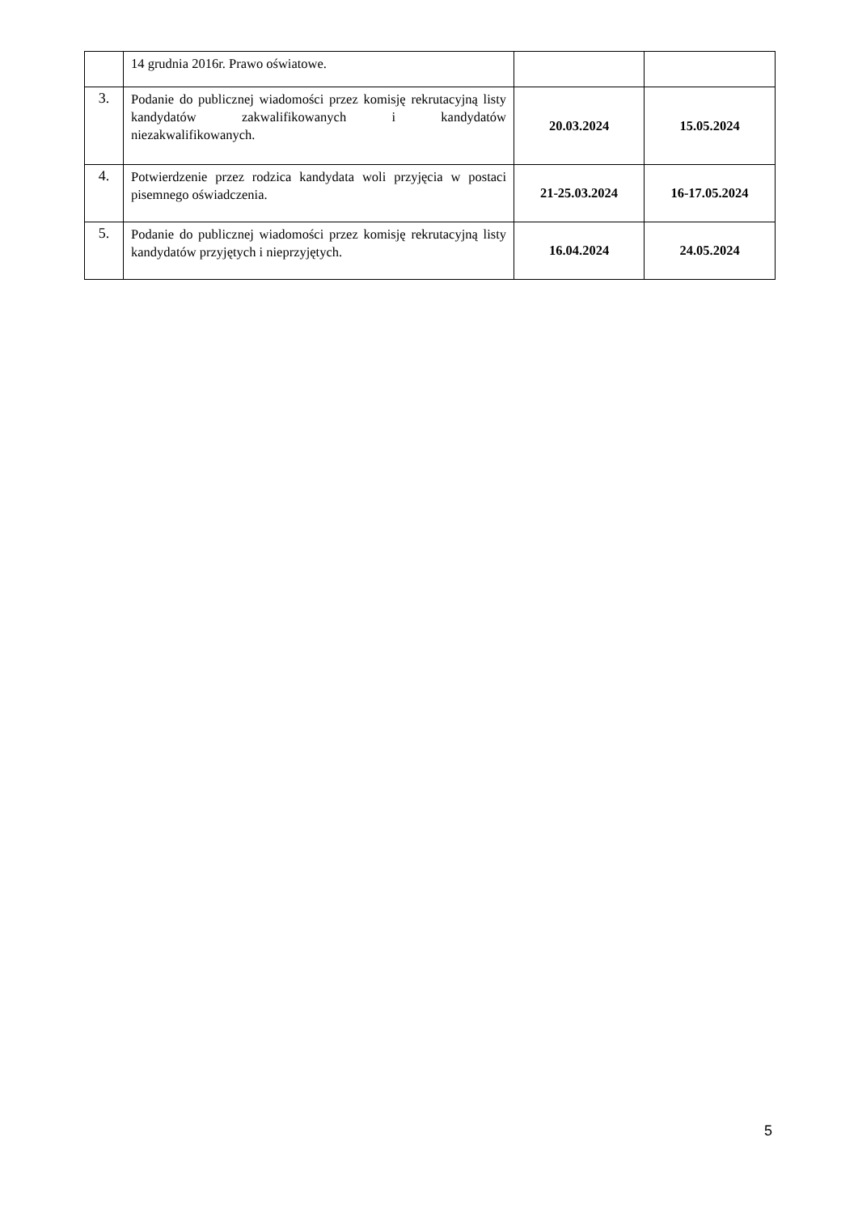| | 14 grudnia 2016r. Prawo oświatowe. | | |
| 3. | Podanie do publicznej wiadomości przez komisję rekrutacyjną listy kandydatów zakwalifikowanych i kandydatów niezakwalifikowanych. | 20.03.2024 | 15.05.2024 |
| 4. | Potwierdzenie przez rodzica kandydata woli przyjęcia w postaci pisemnego oświadczenia. | 21-25.03.2024 | 16-17.05.2024 |
| 5. | Podanie do publicznej wiadomości przez komisję rekrutacyjną listy kandydatów przyjętych i nieprzyjętych. | 16.04.2024 | 24.05.2024 |
5